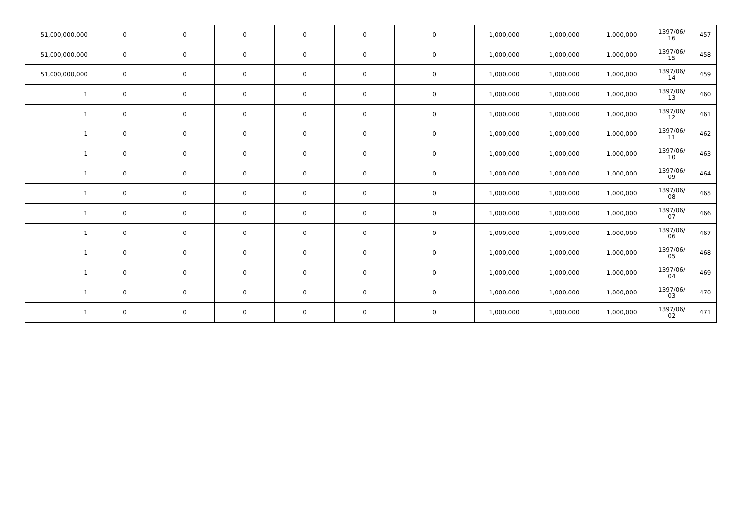| 51,000,000,000 | 0 | 0 | 0 | 0 | 0 | 0 | 1,000,000 | 1,000,000 | 1,000,000 | 1397/06/ 16 | 457 |
| 51,000,000,000 | 0 | 0 | 0 | 0 | 0 | 0 | 1,000,000 | 1,000,000 | 1,000,000 | 1397/06/ 15 | 458 |
| 51,000,000,000 | 0 | 0 | 0 | 0 | 0 | 0 | 1,000,000 | 1,000,000 | 1,000,000 | 1397/06/ 14 | 459 |
| 1 | 0 | 0 | 0 | 0 | 0 | 0 | 1,000,000 | 1,000,000 | 1,000,000 | 1397/06/ 13 | 460 |
| 1 | 0 | 0 | 0 | 0 | 0 | 0 | 1,000,000 | 1,000,000 | 1,000,000 | 1397/06/ 12 | 461 |
| 1 | 0 | 0 | 0 | 0 | 0 | 0 | 1,000,000 | 1,000,000 | 1,000,000 | 1397/06/ 11 | 462 |
| 1 | 0 | 0 | 0 | 0 | 0 | 0 | 1,000,000 | 1,000,000 | 1,000,000 | 1397/06/ 10 | 463 |
| 1 | 0 | 0 | 0 | 0 | 0 | 0 | 1,000,000 | 1,000,000 | 1,000,000 | 1397/06/ 09 | 464 |
| 1 | 0 | 0 | 0 | 0 | 0 | 0 | 1,000,000 | 1,000,000 | 1,000,000 | 1397/06/ 08 | 465 |
| 1 | 0 | 0 | 0 | 0 | 0 | 0 | 1,000,000 | 1,000,000 | 1,000,000 | 1397/06/ 07 | 466 |
| 1 | 0 | 0 | 0 | 0 | 0 | 0 | 1,000,000 | 1,000,000 | 1,000,000 | 1397/06/ 06 | 467 |
| 1 | 0 | 0 | 0 | 0 | 0 | 0 | 1,000,000 | 1,000,000 | 1,000,000 | 1397/06/ 05 | 468 |
| 1 | 0 | 0 | 0 | 0 | 0 | 0 | 1,000,000 | 1,000,000 | 1,000,000 | 1397/06/ 04 | 469 |
| 1 | 0 | 0 | 0 | 0 | 0 | 0 | 1,000,000 | 1,000,000 | 1,000,000 | 1397/06/ 03 | 470 |
| 1 | 0 | 0 | 0 | 0 | 0 | 0 | 1,000,000 | 1,000,000 | 1,000,000 | 1397/06/ 02 | 471 |